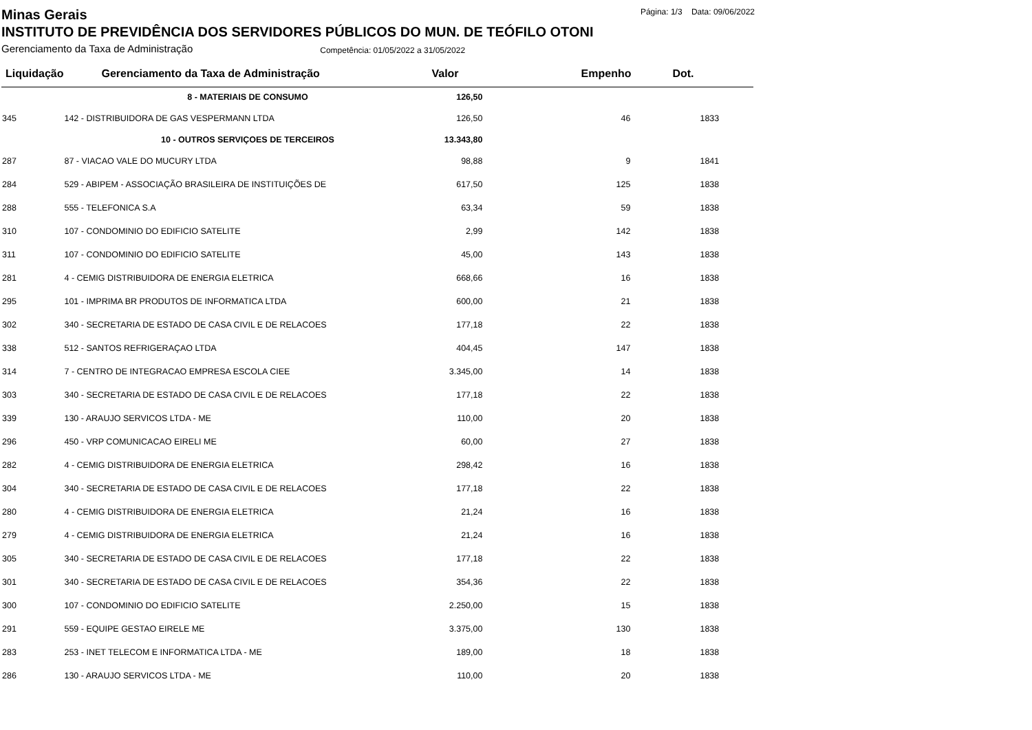Minas Gerais Página: 1/3 Data: 09/06/2022
INSTITUTO DE PREVIDÊNCIA DOS SERVIDORES PÚBLICOS DO MUN. DE TEÓFILO OTONI
Gerenciamento da Taxa de Administração Competência: 01/05/2022 a 31/05/2022
| Liquidação | Gerenciamento da Taxa de Administração | Valor | Empenho | Dot. |
| --- | --- | --- | --- | --- |
| | 8 - MATERIAIS DE CONSUMO | 126,50 | | |
| 345 | 142 - DISTRIBUIDORA DE GAS VESPERMANN LTDA | 126,50 | 46 | 1833 |
| | 10 - OUTROS SERVIÇOES DE TERCEIROS | 13.343,80 | | |
| 287 | 87 - VIACAO VALE DO MUCURY LTDA | 98,88 | 9 | 1841 |
| 284 | 529 - ABIPEM - ASSOCIAÇÃO BRASILEIRA DE INSTITUIÇÕES DE | 617,50 | 125 | 1838 |
| 288 | 555 - TELEFONICA S.A | 63,34 | 59 | 1838 |
| 310 | 107 - CONDOMINIO DO EDIFICIO SATELITE | 2,99 | 142 | 1838 |
| 311 | 107 - CONDOMINIO DO EDIFICIO SATELITE | 45,00 | 143 | 1838 |
| 281 | 4 - CEMIG DISTRIBUIDORA DE ENERGIA ELETRICA | 668,66 | 16 | 1838 |
| 295 | 101 - IMPRIMA BR PRODUTOS DE INFORMATICA LTDA | 600,00 | 21 | 1838 |
| 302 | 340 - SECRETARIA DE ESTADO DE CASA CIVIL E DE RELACOES | 177,18 | 22 | 1838 |
| 338 | 512 - SANTOS REFRIGERAÇAO LTDA | 404,45 | 147 | 1838 |
| 314 | 7 - CENTRO DE INTEGRACAO EMPRESA ESCOLA CIEE | 3.345,00 | 14 | 1838 |
| 303 | 340 - SECRETARIA DE ESTADO DE CASA CIVIL E DE RELACOES | 177,18 | 22 | 1838 |
| 339 | 130 - ARAUJO SERVICOS LTDA - ME | 110,00 | 20 | 1838 |
| 296 | 450 - VRP COMUNICACAO EIRELI ME | 60,00 | 27 | 1838 |
| 282 | 4 - CEMIG DISTRIBUIDORA DE ENERGIA ELETRICA | 298,42 | 16 | 1838 |
| 304 | 340 - SECRETARIA DE ESTADO DE CASA CIVIL E DE RELACOES | 177,18 | 22 | 1838 |
| 280 | 4 - CEMIG DISTRIBUIDORA DE ENERGIA ELETRICA | 21,24 | 16 | 1838 |
| 279 | 4 - CEMIG DISTRIBUIDORA DE ENERGIA ELETRICA | 21,24 | 16 | 1838 |
| 305 | 340 - SECRETARIA DE ESTADO DE CASA CIVIL E DE RELACOES | 177,18 | 22 | 1838 |
| 301 | 340 - SECRETARIA DE ESTADO DE CASA CIVIL E DE RELACOES | 354,36 | 22 | 1838 |
| 300 | 107 - CONDOMINIO DO EDIFICIO SATELITE | 2.250,00 | 15 | 1838 |
| 291 | 559 - EQUIPE GESTAO EIRELE ME | 3.375,00 | 130 | 1838 |
| 283 | 253 - INET TELECOM E INFORMATICA LTDA - ME | 189,00 | 18 | 1838 |
| 286 | 130 - ARAUJO SERVICOS LTDA - ME | 110,00 | 20 | 1838 |